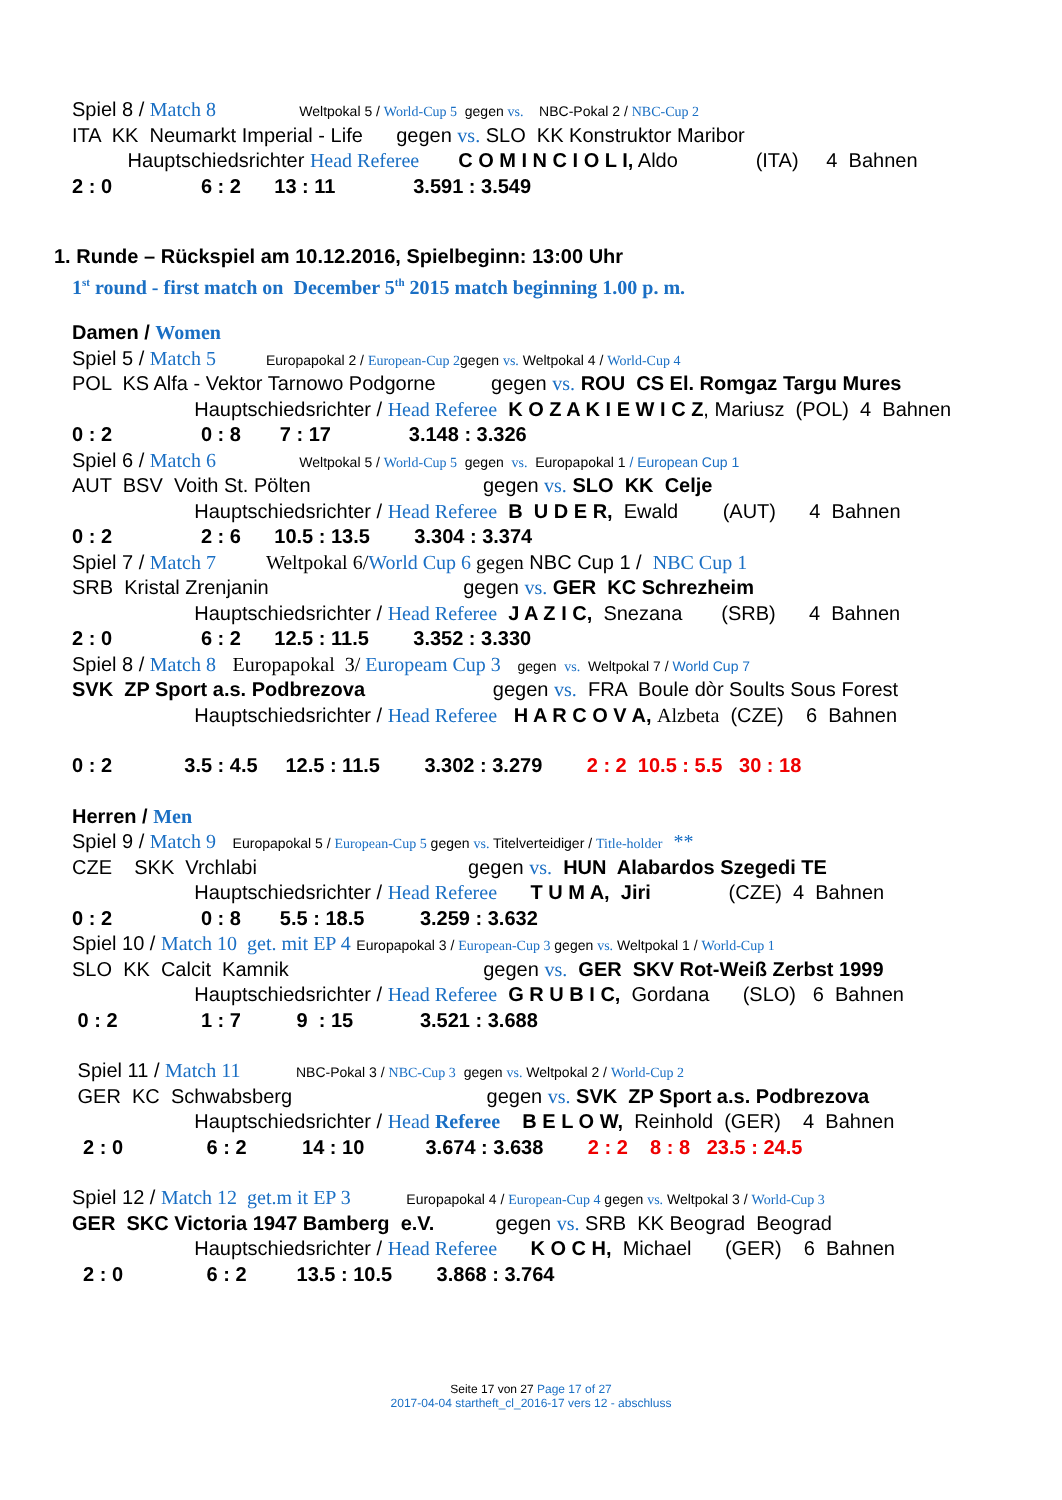Spiel 8 / Match 8 Weltpokal 5 / World-Cup 5 gegen vs. NBC-Pokal 2 / NBC-Cup 2
ITA KK Neumarkt Imperial - Life gegen vs. SLO KK Konstruktor Maribor
Hauptschiedsrichter Head Referee C O M I N C I O L I, Aldo (ITA) 4 Bahnen
2 : 0 6 : 2 13 : 11 3.591 : 3.549
1. Runde – Rückspiel am 10.12.2016, Spielbeginn: 13:00 Uhr
1<sup>st</sup> round - first match on December 5<sup>th</sup> 2015 match beginning 1.00 p. m.
Damen / Women
Spiel 5 / Match 5 Europapokal 2 / European-Cup 2gegen vs. Weltpokal 4 / World-Cup 4
POL KS Alfa - Vektor Tarnowo Podgorne gegen vs. ROU CS El. Romgaz Targu Mures
Hauptschiedsrichter / Head Referee K O Z A K I E W I C Z, Mariusz (POL) 4 Bahnen
0 : 2 0 : 8 7 : 17 3.148 : 3.326
Spiel 6 / Match 6 Weltpokal 5 / World-Cup 5 gegen vs. Europapokal 1 / European Cup 1
AUT BSV Voith St. Pölten gegen vs. SLO KK Celje
Hauptschiedsrichter / Head Referee B U D E R, Ewald (AUT) 4 Bahnen
0 : 2 2 : 6 10.5 : 13.5 3.304 : 3.374
Spiel 7 / Match 7 Weltpokal 6/World Cup 6 gegen NBC Cup 1 / NBC Cup 1
SRB Kristal Zrenjanin gegen vs. GER KC Schrezheim
Hauptschiedsrichter / Head Referee J A Z I C, Snezana (SRB) 4 Bahnen
2 : 0 6 : 2 12.5 : 11.5 3.352 : 3.330
Spiel 8 / Match 8 Europapokal 3/ Europeam Cup 3 gegen vs. Weltpokal 7 / World Cup 7
SVK ZP Sport a.s. Podbrezova gegen vs. FRA Boule dòr Soults Sous Forest
Hauptschiedsrichter / Head Referee H A R C O V A, Alzbeta (CZE) 6 Bahnen
0 : 2 3.5 : 4.5 12.5 : 11.5 3.302 : 3.279 2 : 2 10.5 : 5.5 30 : 18
Herren / Men
Spiel 9 / Match 9 Europapokal 5 / European-Cup 5 gegen vs. Titelverteidiger / Title-holder **
CZE SKK Vrchlabi gegen vs. HUN Alabardos Szegedi TE
Hauptschiedsrichter / Head Referee T U M A, Jiri (CZE) 4 Bahnen
0 : 2 0 : 8 5.5 : 18.5 3.259 : 3.632
Spiel 10 / Match 10 get. mit EP 4 Europapokal 3 / European-Cup 3 gegen vs. Weltpokal 1 / World-Cup 1
SLO KK Calcit Kamnik gegen vs. GER SKV Rot-Weiß Zerbst 1999
Hauptschiedsrichter / Head Referee G R U B I C, Gordana (SLO) 6 Bahnen
0 : 2 1 : 7 9 : 15 3.521 : 3.688
Spiel 11 / Match 11 NBC-Pokal 3 / NBC-Cup 3 gegen vs. Weltpokal 2 / World-Cup 2
GER KC Schwabsberg gegen vs. SVK ZP Sport a.s. Podbrezova
Hauptschiedsrichter / Head Referee B E L O W, Reinhold (GER) 4 Bahnen
2 : 0 6 : 2 14 : 10 3.674 : 3.638 2 : 2 8 : 8 23.5 : 24.5
Spiel 12 / Match 12 get.m it EP 3 Europapokal 4 / European-Cup 4 gegen vs. Weltpokal 3 / World-Cup 3
GER SKC Victoria 1947 Bamberg e.V. gegen vs. SRB KK Beograd Beograd
Hauptschiedsrichter / Head Referee K O C H, Michael (GER) 6 Bahnen
2 : 0 6 : 2 13.5 : 10.5 3.868 : 3.764
Seite 17 von 27 Page 17 of 27
2017-04-04 startheft_cl_2016-17 vers 12 - abschluss